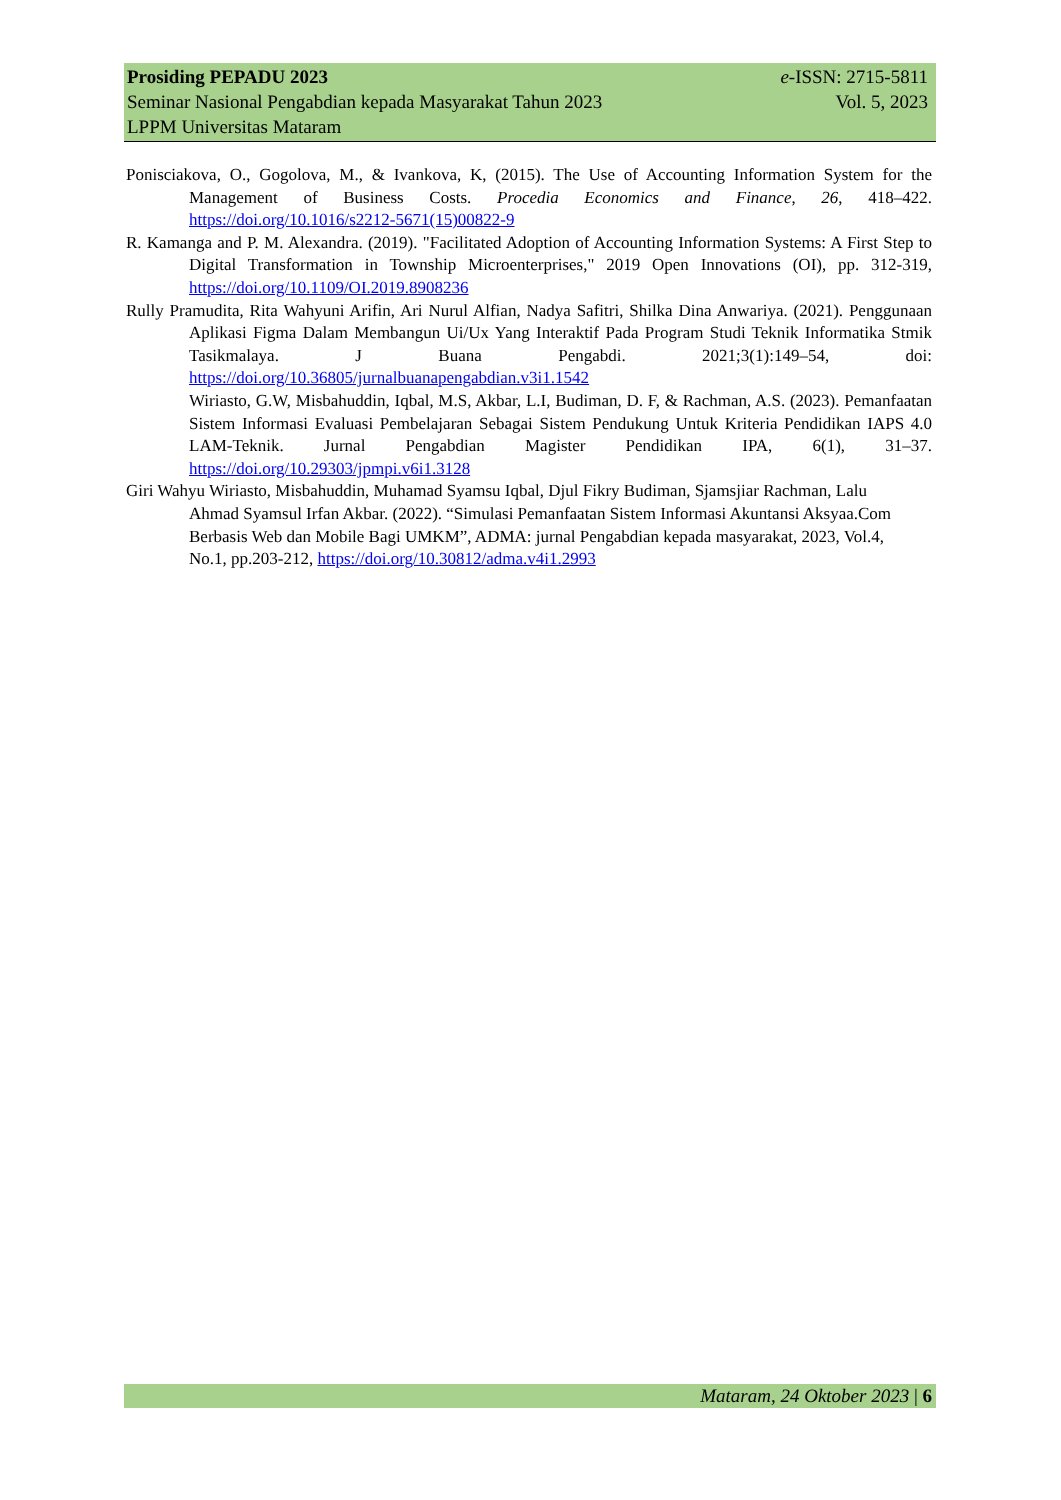Prosiding PEPADU 2023 e-ISSN: 2715-5811
Seminar Nasional Pengabdian kepada Masyarakat Tahun 2023 Vol. 5, 2023
LPPM Universitas Mataram
Ponisciakova, O., Gogolova, M., & Ivankova, K, (2015). The Use of Accounting Information System for the Management of Business Costs. Procedia Economics and Finance, 26, 418–422. https://doi.org/10.1016/s2212-5671(15)00822-9
R. Kamanga and P. M. Alexandra. (2019). "Facilitated Adoption of Accounting Information Systems: A First Step to Digital Transformation in Township Microenterprises," 2019 Open Innovations (OI), pp. 312-319, https://doi.org/10.1109/OI.2019.8908236
Rully Pramudita, Rita Wahyuni Arifin, Ari Nurul Alfian, Nadya Safitri, Shilka Dina Anwariya. (2021). Penggunaan Aplikasi Figma Dalam Membangun Ui/Ux Yang Interaktif Pada Program Studi Teknik Informatika Stmik Tasikmalaya. J Buana Pengabdi. 2021;3(1):149–54, doi: https://doi.org/10.36805/jurnalbuanapengabdian.v3i1.1542
Wiriasto, G.W, Misbahuddin, Iqbal, M.S, Akbar, L.I, Budiman, D. F, & Rachman, A.S. (2023). Pemanfaatan Sistem Informasi Evaluasi Pembelajaran Sebagai Sistem Pendukung Untuk Kriteria Pendidikan IAPS 4.0 LAM-Teknik. Jurnal Pengabdian Magister Pendidikan IPA, 6(1), 31–37. https://doi.org/10.29303/jpmpi.v6i1.3128
Giri Wahyu Wiriasto, Misbahuddin, Muhamad Syamsu Iqbal, Djul Fikry Budiman, Sjamsjiar Rachman, Lalu Ahmad Syamsul Irfan Akbar. (2022). “Simulasi Pemanfaatan Sistem Informasi Akuntansi Aksyaa.Com Berbasis Web dan Mobile Bagi UMKM”, ADMA: jurnal Pengabdian kepada masyarakat, 2023, Vol.4, No.1, pp.203-212, https://doi.org/10.30812/adma.v4i1.2993
Mataram, 24 Oktober 2023 | 6